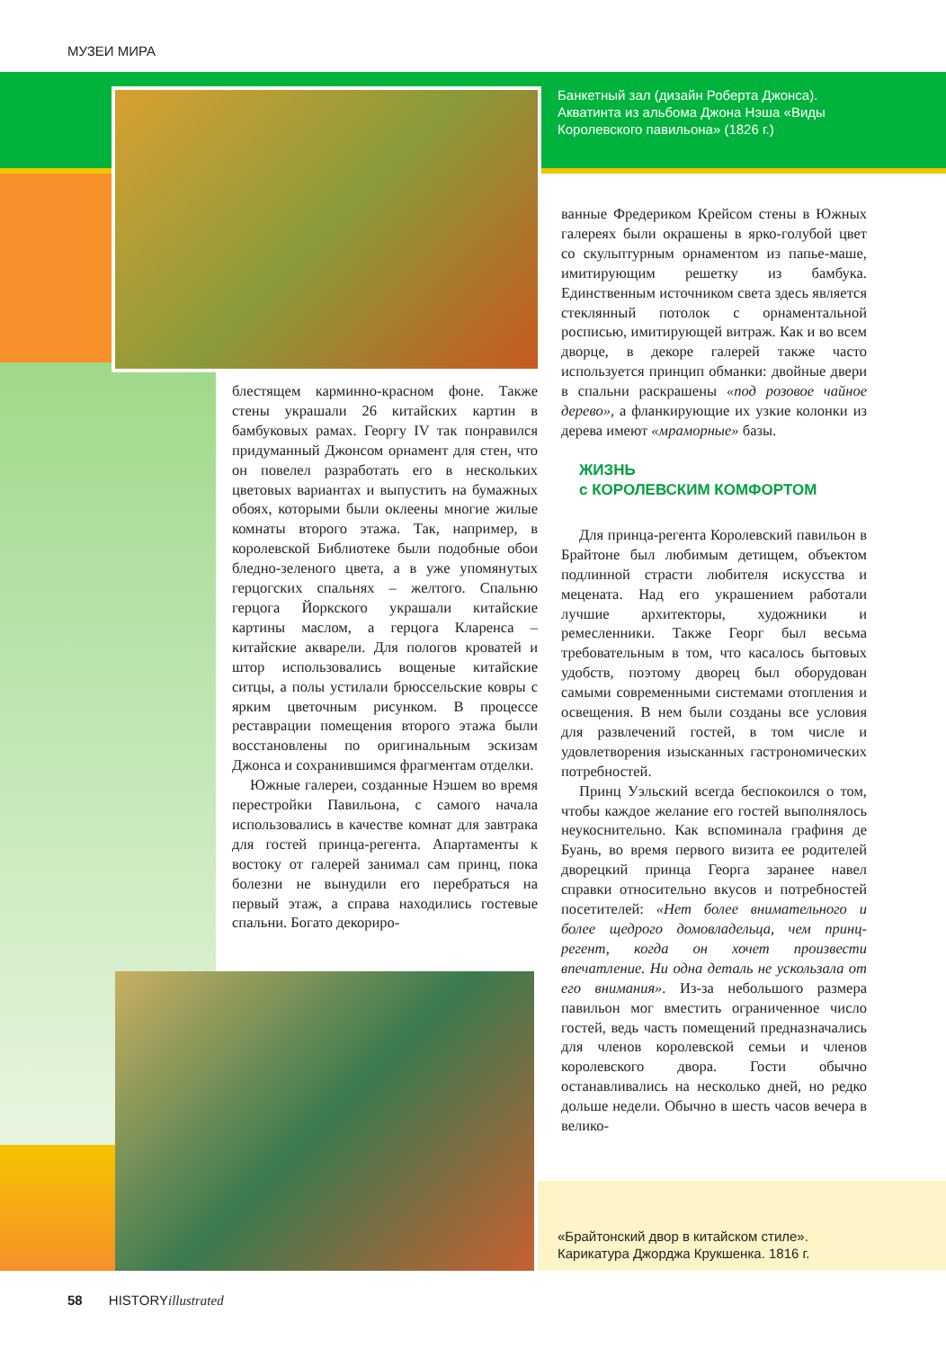МУЗЕИ МИРА
Банкетный зал (дизайн Роберта Джонса).
Акватинта из альбома Джона Нэша «Виды
Королевского павильона» (1826 г.)
блестящем карминно-красном фоне. Также стены украшали 26 китайских картин в бамбуковых рамах. Георгу IV так понравился придуманный Джонсом орнамент для стен, что он повелел разработать его в нескольких цветовых вариантах и выпустить на бумажных обоях, которыми были оклеены многие жилые комнаты второго этажа. Так, например, в королевской Библиотеке были подобные обои бледно-зеленого цвета, а в уже упомянутых герцогских спальнях – желтого. Спальню герцога Йоркского украшали китайские картины маслом, а герцога Кларенса – китайские акварели. Для пологов кроватей и штор использовались вощеные китайские ситцы, а полы устилали брюссельские ковры с ярким цветочным рисунком. В процессе реставрации помещения второго этажа были восстановлены по оригинальным эскизам Джонса и сохранившимся фрагментам отделки.
Южные галереи, созданные Нэшем во время перестройки Павильона, с самого начала использовались в качестве комнат для завтрака для гостей принца-регента. Апартаменты к востоку от галерей занимал сам принц, пока болезни не вынудили его перебраться на первый этаж, а справа находились гостевые спальни. Богато декориро-
ванные Фредериком Крейсом стены в Южных галереях были окрашены в ярко-голубой цвет со скульптурным орнаментом из папье-маше, имитирующим решетку из бамбука. Единственным источником света здесь является стеклянный потолок с орнаментальной росписью, имитирующей витраж. Как и во всем дворце, в декоре галерей также часто используется принцип обманки: двойные двери в спальни раскрашены «под розовое чайное дерево», а фланкирующие их узкие колонки из дерева имеют «мраморные» базы.
ЖИЗНЬ
с КОРОЛЕВСКИМ КОМФОРТОМ
Для принца-регента Королевский павильон в Брайтоне был любимым детищем, объектом подлинной страсти любителя искусства и мецената. Над его украшением работали лучшие архитекторы, художники и ремесленники. Также Георг был весьма требовательным в том, что касалось бытовых удобств, поэтому дворец был оборудован самыми современными системами отопления и освещения. В нем были созданы все условия для развлечений гостей, в том числе и удовлетворения изысканных гастрономических потребностей.
Принц Уэльский всегда беспокоился о том, чтобы каждое желание его гостей выполнялось неукоснительно. Как вспоминала графиня де Буань, во время первого визита ее родителей дворецкий принца Георга заранее навел справки относительно вкусов и потребностей посетителей: «Нет более внимательного и более щедрого домовладельца, чем принц-регент, когда он хочет произвести впечатление. Ни одна деталь не ускользала от его внимания». Из-за небольшого размера павильон мог вместить ограниченное число гостей, ведь часть помещений предназначались для членов королевской семьи и членов королевского двора. Гости обычно останавливались на несколько дней, но редко дольше недели. Обычно в шесть часов вечера в велико-
«Брайтонский двор в китайском стиле».
Карикатура Джорджа Крукшенка. 1816 г.
58 HISTORYillustrated